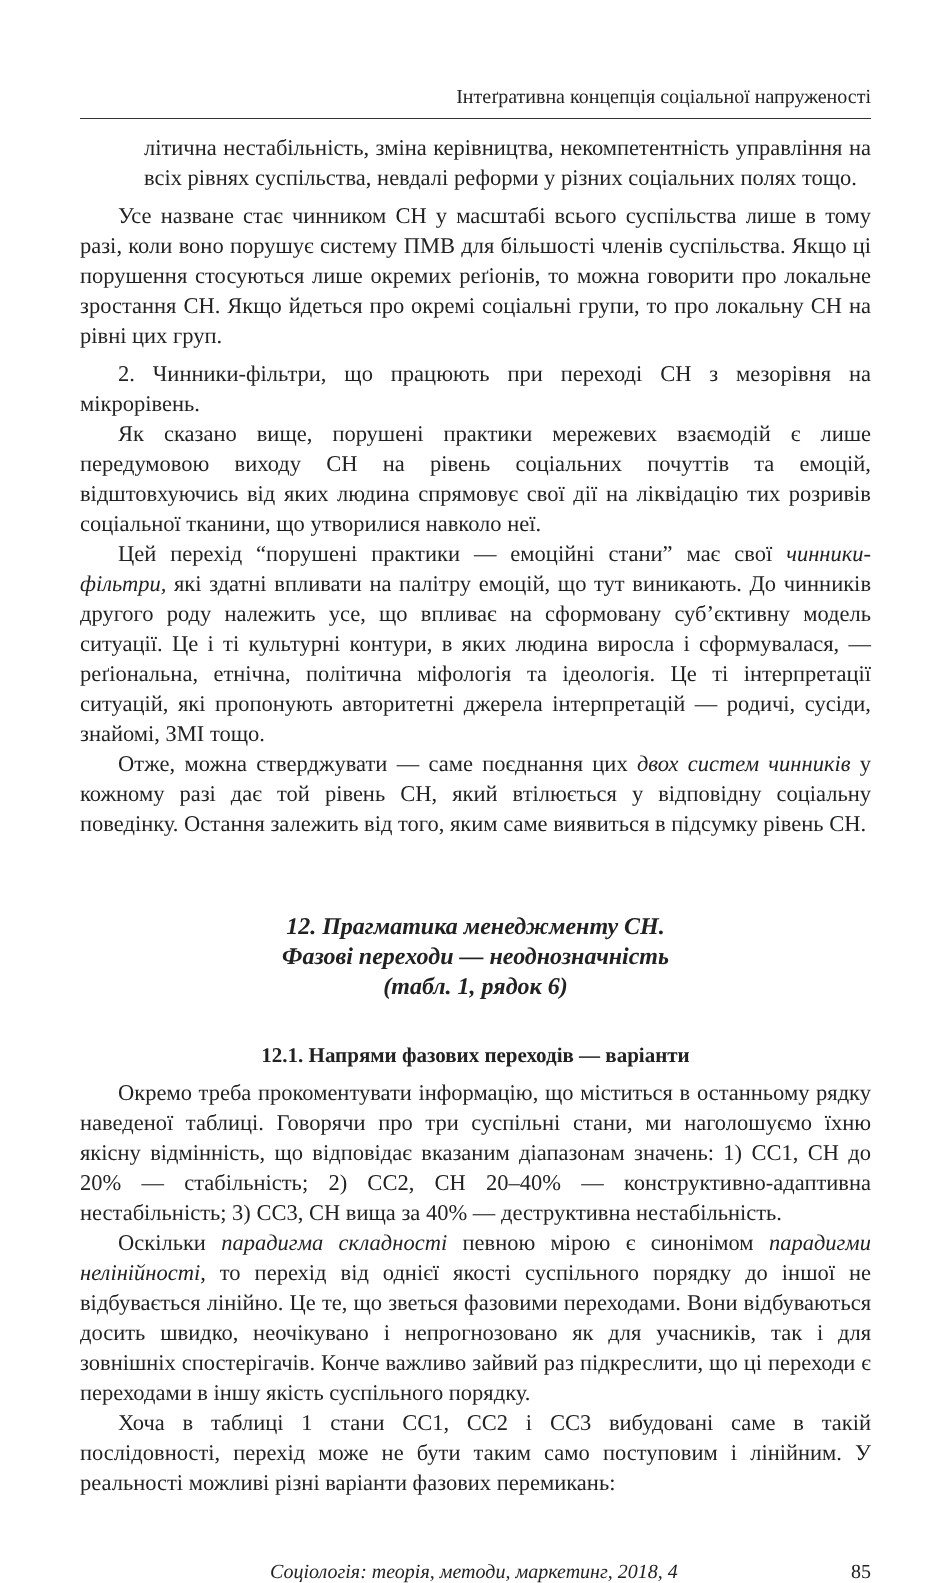Інтеґративна концепція соціальної напруженості
літична нестабільність, зміна керівництва, некомпетентність управління на всіх рівнях суспільства, невдалі реформи у різних соціальних полях тощо.
Усе назване стає чинником СН у масштабі всього суспільства лише в тому разі, коли воно порушує систему ПМВ для більшості членів суспільства. Якщо ці порушення стосуються лише окремих реґіонів, то можна говорити про локальне зростання СН. Якщо йдеться про окремі соціальні групи, то про локальну СН на рівні цих груп.
2. Чинники-фільтри, що працюють при переході СН з мезорівня на мікрорівень.
Як сказано вище, порушені практики мережевих взаємодій є лише передумовою виходу СН на рівень соціальних почуттів та емоцій, відштовхуючись від яких людина спрямовує свої дії на ліквідацію тих розривів соціальної тканини, що утворилися навколо неї.
Цей перехід “порушені практики — емоційні стани” має свої чинники-фільтри, які здатні впливати на палітру емоцій, що тут виникають. До чинників другого роду належить усе, що впливає на сформовану суб’єктивну модель ситуації. Це і ті культурні контури, в яких людина виросла і сформувалася, — реґіональна, етнічна, політична міфологія та ідеологія. Це ті інтерпретації ситуацій, які пропонують авторитетні джерела інтерпретацій — родичі, сусіди, знайомі, ЗМІ тощо.
Отже, можна стверджувати — саме поєднання цих двох систем чинників у кожному разі дає той рівень СН, який втілюється у відповідну соціальну поведінку. Остання залежить від того, яким саме виявиться в підсумку рівень СН.
12. Прагматика менеджменту СН.
Фазові переходи — неоднозначність
(табл. 1, рядок 6)
12.1. Напрями фазових переходів — варіанти
Окремо треба прокоментувати інформацію, що міститься в останньому рядку наведеної таблиці. Говорячи про три суспільні стани, ми наголошуємо їхню якісну відмінність, що відповідає вказаним діапазонам значень: 1) СС1, СН до 20% — стабільність; 2) СС2, СН 20–40% — конструктивно-адаптивна нестабільність; 3) СС3, СН вища за 40% — деструктивна нестабільність.
Оскільки парадигма складності певною мірою є синонімом парадигми нелінійності, то перехід від однієї якості суспільного порядку до іншої не відбувається лінійно. Це те, що зветься фазовими переходами. Вони відбуваються досить швидко, неочікувано і непрогнозовано як для учасників, так і для зовнішніх спостерігачів. Конче важливо зайвий раз підкреслити, що ці переходи є переходами в іншу якість суспільного порядку.
Хоча в таблиці 1 стани СС1, СС2 і СС3 вибудовані саме в такій послідовності, перехід може не бути таким само поступовим і лінійним. У реальності можливі різні варіанти фазових перемикань:
Соціологія: теорія, методи, маркетинг, 2018, 4 85